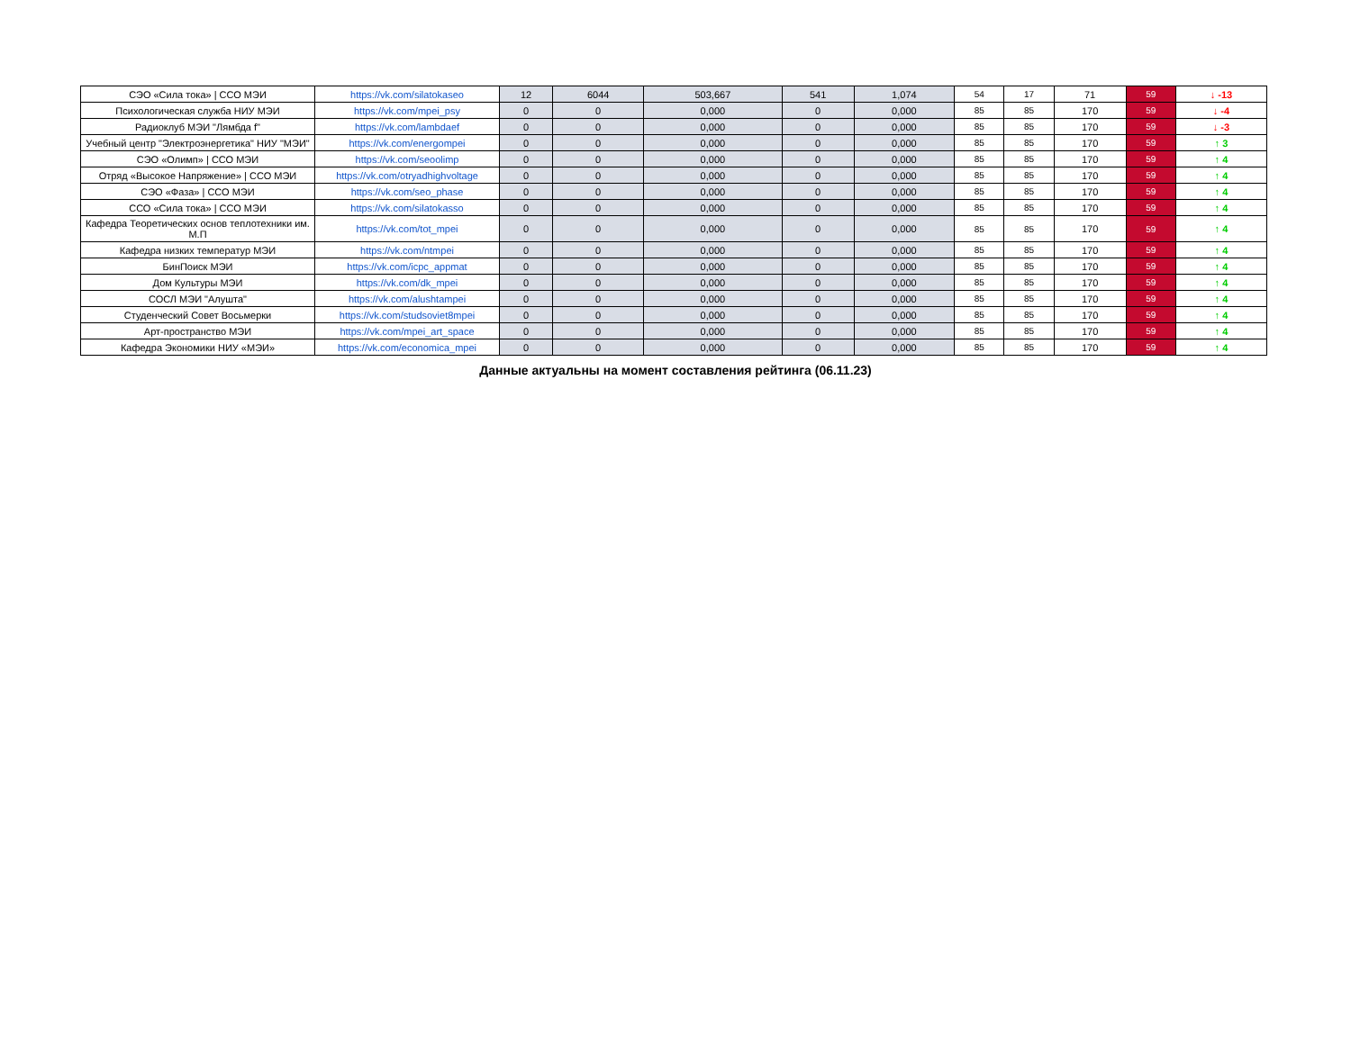| СЭО «Сила тока» / ССО МЭИ | https://vk.com/silatokaseo | 12 | 6044 | 503,667 | 541 | 1,074 | 54 | 17 | 71 | 59 | ↓ -13 |
| Психологическая служба НИУ МЭИ | https://vk.com/mpei_psy | 0 | 0 | 0,000 | 0 | 0,000 | 85 | 85 | 170 | 59 | ↓ -4 |
| Радиоклуб МЭИ "Лямбда f" | https://vk.com/lambdaef | 0 | 0 | 0,000 | 0 | 0,000 | 85 | 85 | 170 | 59 | ↓ -3 |
| Учебный центр "Электроэнергетика" НИУ "МЭИ" | https://vk.com/energompei | 0 | 0 | 0,000 | 0 | 0,000 | 85 | 85 | 170 | 59 | ↑ 3 |
| СЭО «Олимп» / ССО МЭИ | https://vk.com/seoolimp | 0 | 0 | 0,000 | 0 | 0,000 | 85 | 85 | 170 | 59 | ↑ 4 |
| Отряд «Высокое Напряжение» / ССО МЭИ | https://vk.com/otryadhighvoltage | 0 | 0 | 0,000 | 0 | 0,000 | 85 | 85 | 170 | 59 | ↑ 4 |
| СЭО «Фаза» / ССО МЭИ | https://vk.com/seo_phase | 0 | 0 | 0,000 | 0 | 0,000 | 85 | 85 | 170 | 59 | ↑ 4 |
| ССО «Сила тока» / ССО МЭИ | https://vk.com/silatokasso | 0 | 0 | 0,000 | 0 | 0,000 | 85 | 85 | 170 | 59 | ↑ 4 |
| Кафедра Теоретических основ теплотехники им. М.П | https://vk.com/tot_mpei | 0 | 0 | 0,000 | 0 | 0,000 | 85 | 85 | 170 | 59 | ↑ 4 |
| Кафедра низких температур МЭИ | https://vk.com/ntmpei | 0 | 0 | 0,000 | 0 | 0,000 | 85 | 85 | 170 | 59 | ↑ 4 |
| БинПоиск МЭИ | https://vk.com/icpc_appmat | 0 | 0 | 0,000 | 0 | 0,000 | 85 | 85 | 170 | 59 | ↑ 4 |
| Дом Культуры МЭИ | https://vk.com/dk_mpei | 0 | 0 | 0,000 | 0 | 0,000 | 85 | 85 | 170 | 59 | ↑ 4 |
| СОСЛ МЭИ "Алушта" | https://vk.com/alushtampei | 0 | 0 | 0,000 | 0 | 0,000 | 85 | 85 | 170 | 59 | ↑ 4 |
| Студенческий Совет Восьмерки | https://vk.com/studsoviet8mpei | 0 | 0 | 0,000 | 0 | 0,000 | 85 | 85 | 170 | 59 | ↑ 4 |
| Арт-пространство МЭИ | https://vk.com/mpei_art_space | 0 | 0 | 0,000 | 0 | 0,000 | 85 | 85 | 170 | 59 | ↑ 4 |
| Кафедра Экономики НИУ «МЭИ» | https://vk.com/economica_mpei | 0 | 0 | 0,000 | 0 | 0,000 | 85 | 85 | 170 | 59 | ↑ 4 |
Данные актуальны на момент составления рейтинга (06.11.23)